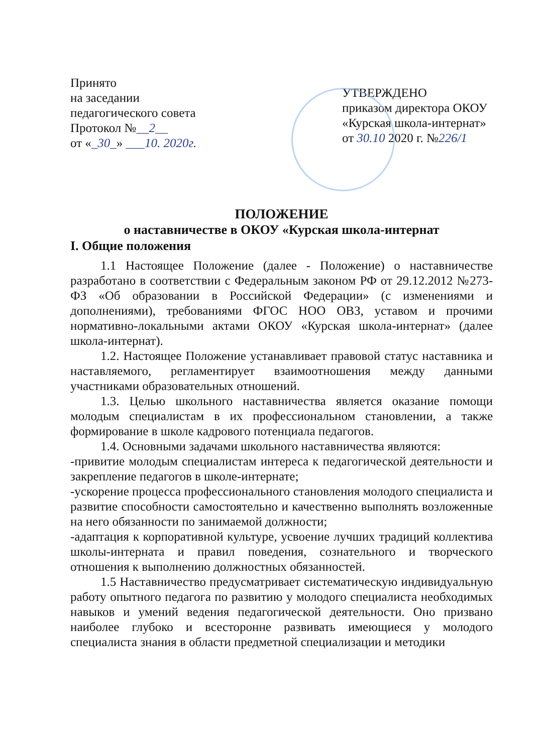Принято
на заседании
педагогического совета
Протокол №__2__
от «_30_» ___10. 2020г.
УТВЕРЖДЕНО
приказом директора ОКОУ
«Курская школа-интернат»
от 30.10 2020 г. №226/1
ПОЛОЖЕНИЕ
о наставничестве в ОКОУ «Курская школа-интернат
I. Общие положения
1.1 Настоящее Положение (далее - Положение) о наставничестве разработано в соответствии с Федеральным законом РФ от 29.12.2012 №273-ФЗ «Об образовании в Российской Федерации» (с изменениями и дополнениями), требованиями ФГОС НОО ОВЗ, уставом и прочими нормативно-локальными актами ОКОУ «Курская школа-интернат» (далее школа-интернат).
1.2. Настоящее Положение устанавливает правовой статус наставника и наставляемого, регламентирует взаимоотношения между данными участниками образовательных отношений.
1.3. Целью школьного наставничества является оказание помощи молодым специалистам в их профессиональном становлении, а также формирование в школе кадрового потенциала педагогов.
1.4. Основными задачами школьного наставничества являются:
-привитие молодым специалистам интереса к педагогической деятельности и закрепление педагогов в школе-интернате;
-ускорение процесса профессионального становления молодого специалиста и развитие способности самостоятельно и качественно выполнять возложенные на него обязанности по занимаемой должности;
-адаптация к корпоративной культуре, усвоение лучших традиций коллектива школы-интерната и правил поведения, сознательного и творческого отношения к выполнению должностных обязанностей.
1.5 Наставничество предусматривает систематическую индивидуальную работу опытного педагога по развитию у молодого специалиста необходимых навыков и умений ведения педагогической деятельности. Оно призвано наиболее глубоко и всесторонне развивать имеющиеся у молодого специалиста знания в области предметной специализации и методики